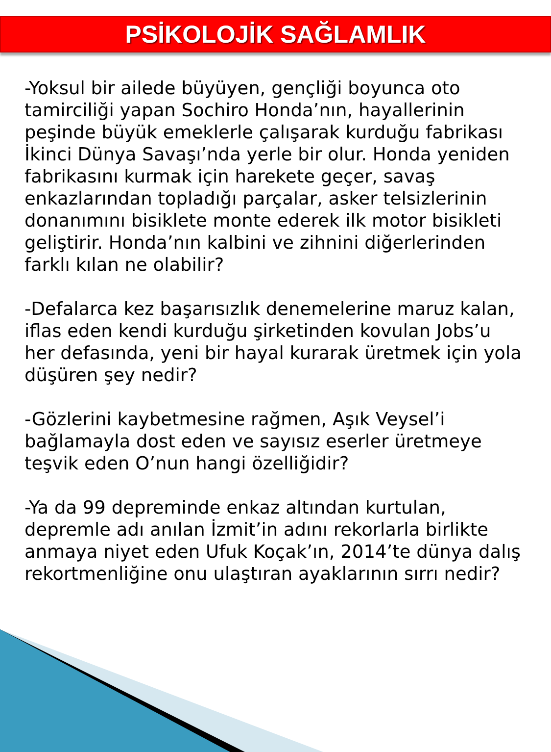PSİKOLOJİK SAĞLAMLIK
-Yoksul bir ailede büyüyen, gençliği boyunca oto tamirciliği yapan Sochiro Honda’nın, hayallerinin peşinde büyük emeklerle çalışarak kurduğu fabrikası İkinci Dünya Savaşı’nda yerle bir olur. Honda yeniden fabrikasını kurmak için harekete geçer, savaş enkazlarından topladığı parçalar, asker telsizlerinin donanımını bisiklete monte ederek ilk motor bisikleti geliştirir. Honda’nın kalbini ve zihnini diğerlerinden farklı kılan ne olabilir?
-Defalarca kez başarısızlık denemelerine maruz kalan, iflas eden kendi kurduğu şirketinden kovulan Jobs’u her defasında, yeni bir hayal kurarak üretmek için yola düşüren şey nedir?
-Gözlerini kaybetmesine rağmen, Aşık Veysel’i bağlamayla dost eden ve sayısız eserler üretmeye teşvik eden O’nun hangi özelliğidir?
-Ya da 99 depreminde enkaz altından kurtulan, depremle adı anılan İzmit’in adını rekorlarla birlikte anmaya niyet eden Ufuk Koçak’ın, 2014’te dünya dalış rekortmenliğine onu ulaştıran ayaklarının sırrı nedir?